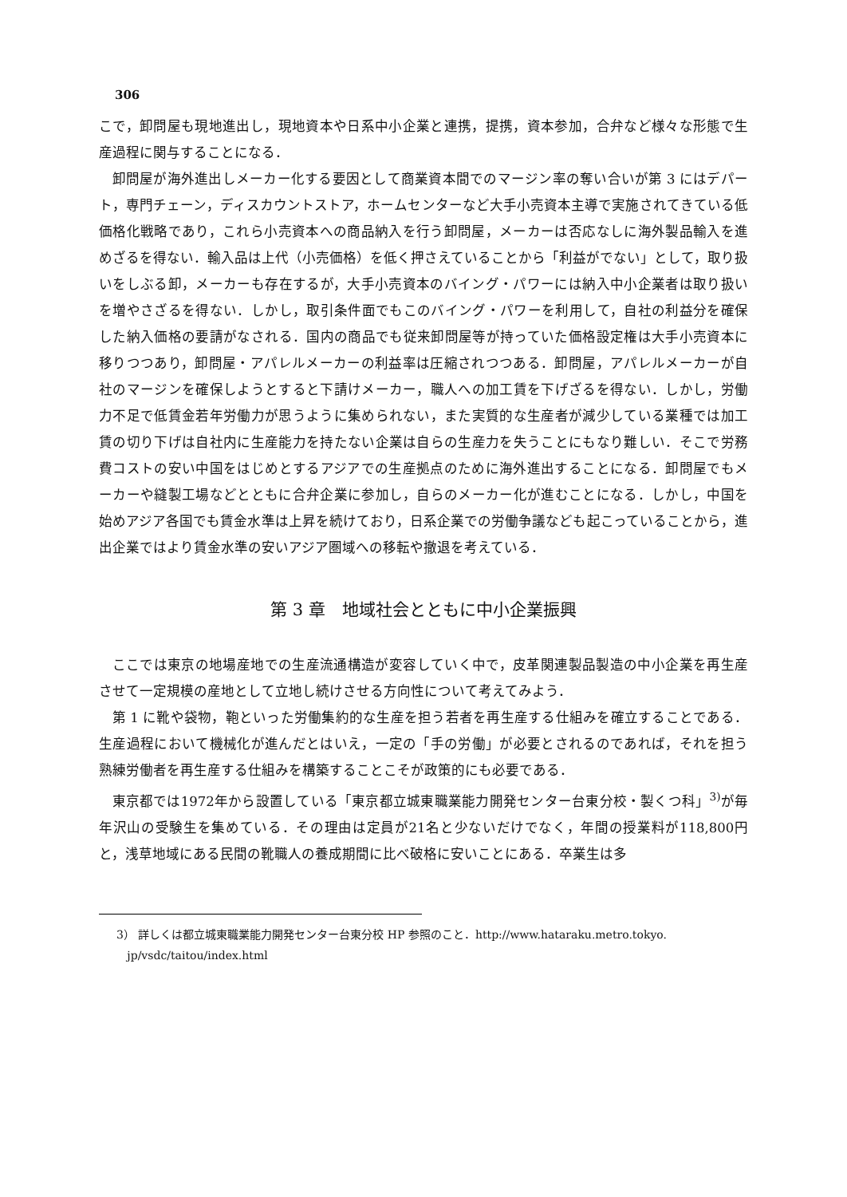306
こで，卸問屋も現地進出し，現地資本や日系中小企業と連携，提携，資本参加，合弁など様々な形態で生産過程に関与することになる．
卸問屋が海外進出しメーカー化する要因として商業資本間でのマージン率の奪い合いが第 3 にはデパート，専門チェーン，ディスカウントストア，ホームセンターなど大手小売資本主導で実施されてきている低価格化戦略であり，これら小売資本への商品納入を行う卸問屋，メーカーは否応なしに海外製品輸入を進めざるを得ない．輸入品は上代（小売価格）を低く押さえていることから「利益がでない」として，取り扱いをしぶる卸，メーカーも存在するが，大手小売資本のバイング・パワーには納入中小企業者は取り扱いを増やさざるを得ない．しかし，取引条件面でもこのバイング・パワーを利用して，自社の利益分を確保した納入価格の要請がなされる．国内の商品でも従来卸問屋等が持っていた価格設定権は大手小売資本に移りつつあり，卸問屋・アパレルメーカーの利益率は圧縮されつつある．卸問屋，アパレルメーカーが自社のマージンを確保しようとすると下請けメーカー，職人への加工賃を下げざるを得ない．しかし，労働力不足で低賃金若年労働力が思うように集められない，また実質的な生産者が減少している業種では加工賃の切り下げは自社内に生産能力を持たない企業は自らの生産力を失うことにもなり難しい．そこで労務費コストの安い中国をはじめとするアジアでの生産拠点のために海外進出することになる．卸問屋でもメーカーや縫製工場などとともに合弁企業に参加し，自らのメーカー化が進むことになる．しかし，中国を始めアジア各国でも賃金水準は上昇を続けており，日系企業での労働争議なども起こっていることから，進出企業ではより賃金水準の安いアジア圏域への移転や撤退を考えている．
第 3 章　地域社会とともに中小企業振興
ここでは東京の地場産地での生産流通構造が変容していく中で，皮革関連製品製造の中小企業を再生産させて一定規模の産地として立地し続けさせる方向性について考えてみよう．
第 1 に靴や袋物，鞄といった労働集約的な生産を担う若者を再生産する仕組みを確立することである．生産過程において機械化が進んだとはいえ，一定の「手の労働」が必要とされるのであれば，それを担う熟練労働者を再生産する仕組みを構築することこそが政策的にも必要である．
東京都では1972年から設置している「東京都立城東職業能力開発センター台東分校・製くつ科」<sup>3)</sup>が毎年沢山の受験生を集めている．その理由は定員が21名と少ないだけでなく，年間の授業料が118,800円と，浅草地域にある民間の靴職人の養成期間に比べ破格に安いことにある．卒業生は多
3） 詳しくは都立城東職業能力開発センター台東分校 HP 参照のこと．http://www.hataraku.metro.tokyo.
jp/vsdc/taitou/index.html